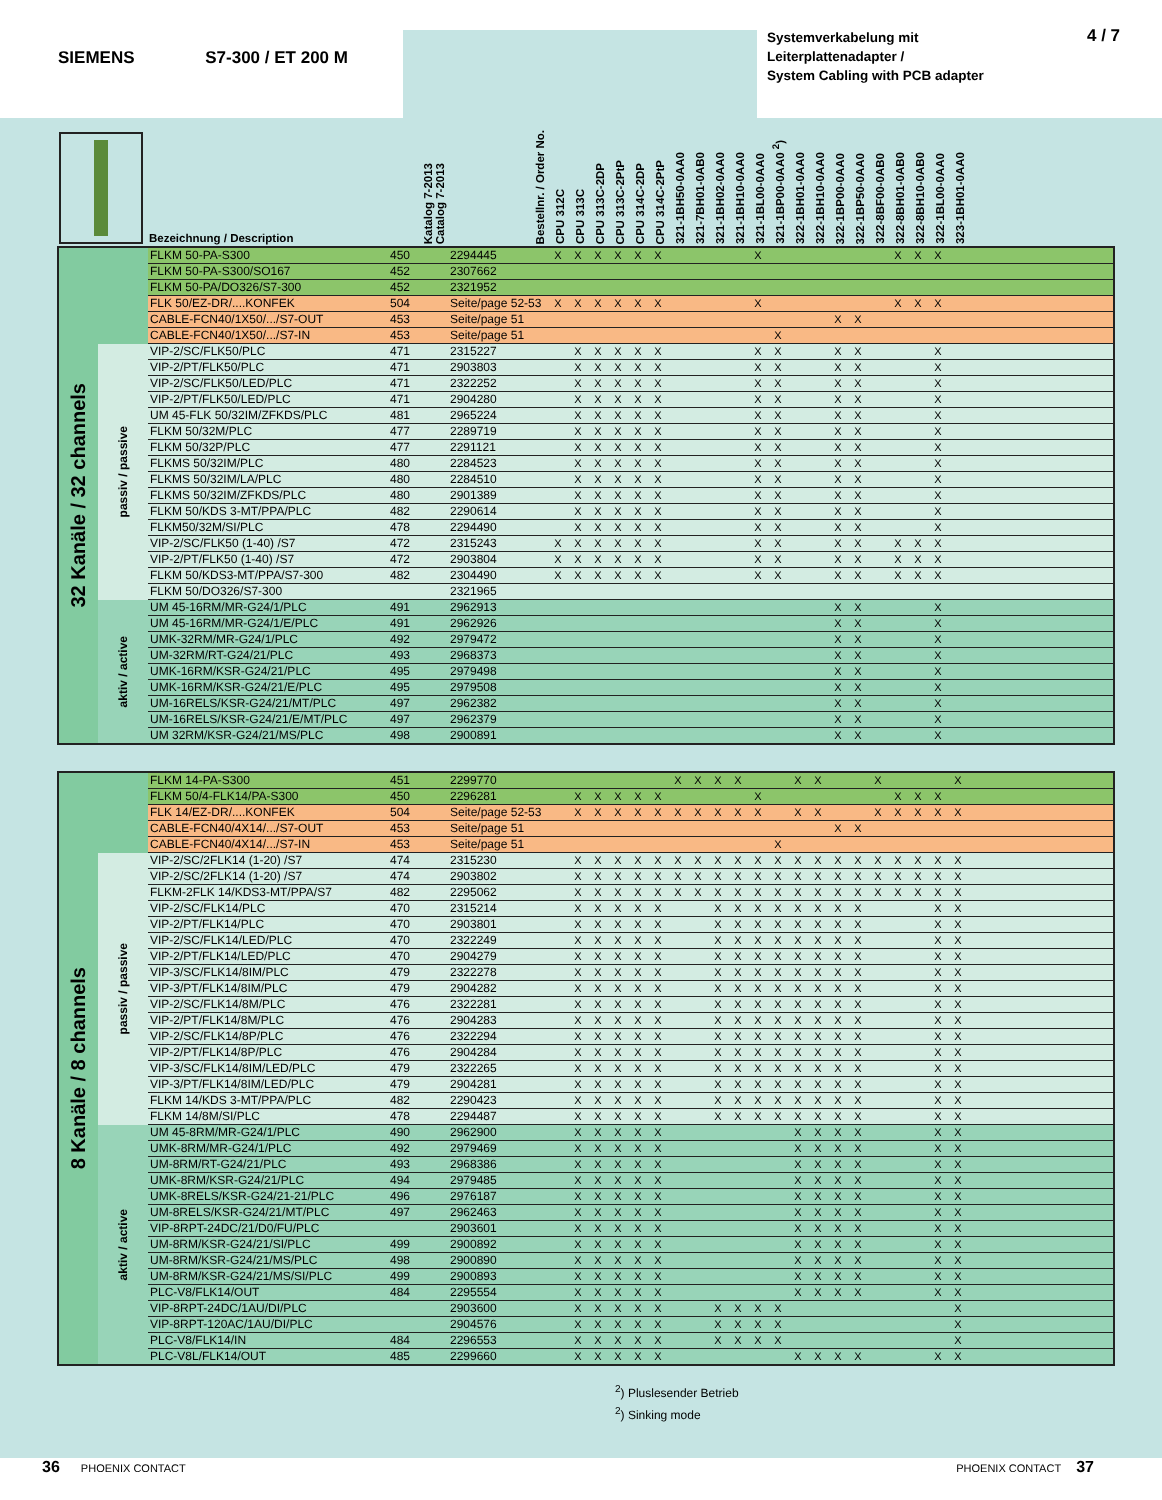SIEMENS S7-300 / ET 200 M
Systemverkabelung mit
Leiterplattenadapter /
System Cabling with PCB adapter
4 / 7
| | Bezeichnung / Description | Katalog 7-2013 Catalog 7-2013 | Bestellnr. / Order No. | CPU 312C | CPU 313C | CPU 313C-2DP | CPU 313C-2PtP | CPU 314C-2DP | CPU 314C-2PtP | 321-1BH50-0AA0 | 321-7BH01-0AB0 | 321-1BH02-0AA0 | 321-1BH10-0AA0 | 321-1BL00-0AA0 | 321-1BP00-0AA0 <sup>2</sup>) | 322-1BH01-0AA0 | 322-1BH10-0AA0 | 322-1BP00-0AA0 | 322-1BP50-0AA0 | 322-8BF00-0AB0 | 322-8BH01-0AB0 | 322-8BH10-0AB0 | 322-1BL00-0AA0 | 323-1BH01-0AA0 | |
| --- | --- | --- | --- | --- | --- | --- | --- | --- | --- | --- | --- | --- | --- | --- | --- | --- | --- | --- | --- | --- | --- | --- | --- | --- | --- |
| 32 Kanäle / 32 channels | | FLKM 50-PA-S300 | 450 | 2294445 | X | X | X | X | X | X | | | | | X | | | | | | | X | X | X | | |
| | | FLKM 50-PA-S300/SO167 | 452 | 2307662 | | | | | | | | | | | | | | | | | | | | | | |
| | | FLKM 50-PA/DO326/S7-300 | 452 | 2321952 | | | | | | | | | | | | | | | | | | | | | | |
| | | FLK 50/EZ-DR/....KONFEK | 504 | Seite/page 52-53 | X | X | X | X | X | X | | | | | X | | | | | | | X | X | X | | |
| | | CABLE-FCN40/1X50/.../S7-OUT | 453 | Seite/page 51 | | | | | | | | | | | | | | | X | X | | | | | | |
| | | CABLE-FCN40/1X50/.../S7-IN | 453 | Seite/page 51 | | | | | | | | | | | | X | | | | | | | | | | |
| | passiv / passive | VIP-2/SC/FLK50/PLC | 471 | 2315227 | | X | X | X | X | X | | | | | X | X | | | X | X | | | | X | | |
| | | VIP-2/PT/FLK50/PLC | 471 | 2903803 | | X | X | X | X | X | | | | | X | X | | | X | X | | | | X | | |
| | | VIP-2/SC/FLK50/LED/PLC | 471 | 2322252 | | X | X | X | X | X | | | | | X | X | | | X | X | | | | X | | |
| | | VIP-2/PT/FLK50/LED/PLC | 471 | 2904280 | | X | X | X | X | X | | | | | X | X | | | X | X | | | | X | | |
| | | UM 45-FLK 50/32IM/ZFKDS/PLC | 481 | 2965224 | | X | X | X | X | X | | | | | X | X | | | X | X | | | | X | | |
| | | FLKM 50/32M/PLC | 477 | 2289719 | | X | X | X | X | X | | | | | X | X | | | X | X | | | | X | | |
| | | FLKM 50/32P/PLC | 477 | 2291121 | | X | X | X | X | X | | | | | X | X | | | X | X | | | | X | | |
| | | FLKMS 50/32IM/PLC | 480 | 2284523 | | X | X | X | X | X | | | | | X | X | | | X | X | | | | X | | |
| | | FLKMS 50/32IM/LA/PLC | 480 | 2284510 | | X | X | X | X | X | | | | | X | X | | | X | X | | | | X | | |
| | | FLKMS 50/32IM/ZFKDS/PLC | 480 | 2901389 | | X | X | X | X | X | | | | | X | X | | | X | X | | | | X | | |
| | | FLKM 50/KDS 3-MT/PPA/PLC | 482 | 2290614 | | X | X | X | X | X | | | | | X | X | | | X | X | | | | X | | |
| | | FLKM50/32M/SI/PLC | 478 | 2294490 | | X | X | X | X | X | | | | | X | X | | | X | X | | | | X | | |
| | | VIP-2/SC/FLK50 (1-40) /S7 | 472 | 2315243 | X | X | X | X | X | X | | | | | X | X | | | X | X | | X | X | X | | |
| | | VIP-2/PT/FLK50 (1-40) /S7 | 472 | 2903804 | X | X | X | X | X | X | | | | | X | X | | | X | X | | X | X | X | | |
| | | FLKM 50/KDS3-MT/PPA/S7-300 | 482 | 2304490 | X | X | X | X | X | X | | | | | X | X | | | X | X | | X | X | X | | |
| | | FLKM 50/DO326/S7-300 | | 2321965 | | | | | | | | | | | | | | | | | | | | | | |
| | aktiv / active | UM 45-16RM/MR-G24/1/PLC | 491 | 2962913 | | | | | | | | | | | | | | | X | X | | | | X | | |
| | | UM 45-16RM/MR-G24/1/E/PLC | 491 | 2962926 | | | | | | | | | | | | | | | X | X | | | | X | | |
| | | UMK-32RM/MR-G24/1/PLC | 492 | 2979472 | | | | | | | | | | | | | | | X | X | | | | X | | |
| | | UM-32RM/RT-G24/21/PLC | 493 | 2968373 | | | | | | | | | | | | | | | X | X | | | | X | | |
| | | UMK-16RM/KSR-G24/21/PLC | 495 | 2979498 | | | | | | | | | | | | | | | X | X | | | | X | | |
| | | UMK-16RM/KSR-G24/21/E/PLC | 495 | 2979508 | | | | | | | | | | | | | | | X | X | | | | X | | |
| | | UM-16RELS/KSR-G24/21/MT/PLC | 497 | 2962382 | | | | | | | | | | | | | | | X | X | | | | X | | |
| | | UM-16RELS/KSR-G24/21/E/MT/PLC | 497 | 2962379 | | | | | | | | | | | | | | | X | X | | | | X | | |
| | | UM 32RM/KSR-G24/21/MS/PLC | 498 | 2900891 | | | | | | | | | | | | | | | X | X | | | | X | | |
| 8 Kanäle / 8 channels | | FLKM 14-PA-S300 | 451 | 2299770 | | | | | | | X | X | X | X | | | X | X | | | X | | | | X | |
| | | FLKM 50/4-FLK14/PA-S300 | 450 | 2296281 | | X | X | X | X | X | | | | | X | | | | | | | X | X | X | | |
| | | FLK 14/EZ-DR/....KONFEK | 504 | Seite/page 52-53 | | X | X | X | X | X | X | X | X | X | X | | X | X | | | X | X | X | X | X | |
| | | CABLE-FCN40/4X14/.../S7-OUT | 453 | Seite/page 51 | | | | | | | | | | | | | | | X | X | | | | | | |
| | | CABLE-FCN40/4X14/.../S7-IN | 453 | Seite/page 51 | | | | | | | | | | | | X | | | | | | | | | | |
| | passiv / passive | VIP-2/SC/2FLK14 (1-20) /S7 | 474 | 2315230 | | X | X | X | X | X | X | X | X | X | X | X | X | X | X | X | X | X | X | X | X | |
| | | VIP-2/SC/2FLK14 (1-20) /S7 | 474 | 2903802 | | X | X | X | X | X | X | X | X | X | X | X | X | X | X | X | X | X | X | X | X | |
| | | FLKM-2FLK 14/KDS3-MT/PPA/S7 | 482 | 2295062 | | X | X | X | X | X | X | X | X | X | X | X | X | X | X | X | X | X | X | X | X | |
| | | VIP-2/SC/FLK14/PLC | 470 | 2315214 | | X | X | X | X | X | | | X | X | X | X | X | X | X | X | | | | X | X | |
| | | VIP-2/PT/FLK14/PLC | 470 | 2903801 | | X | X | X | X | X | | | X | X | X | X | X | X | X | X | | | | X | X | |
| | | VIP-2/SC/FLK14/LED/PLC | 470 | 2322249 | | X | X | X | X | X | | | X | X | X | X | X | X | X | X | | | | X | X | |
| | | VIP-2/PT/FLK14/LED/PLC | 470 | 2904279 | | X | X | X | X | X | | | X | X | X | X | X | X | X | X | | | | X | X | |
| | | VIP-3/SC/FLK14/8IM/PLC | 479 | 2322278 | | X | X | X | X | X | | | X | X | X | X | X | X | X | X | | | | X | X | |
| | | VIP-3/PT/FLK14/8IM/PLC | 479 | 2904282 | | X | X | X | X | X | | | X | X | X | X | X | X | X | X | | | | X | X | |
| | | VIP-2/SC/FLK14/8M/PLC | 476 | 2322281 | | X | X | X | X | X | | | X | X | X | X | X | X | X | X | | | | X | X | |
| | | VIP-2/PT/FLK14/8M/PLC | 476 | 2904283 | | X | X | X | X | X | | | X | X | X | X | X | X | X | X | | | | X | X | |
| | | VIP-2/SC/FLK14/8P/PLC | 476 | 2322294 | | X | X | X | X | X | | | X | X | X | X | X | X | X | X | | | | X | X | |
| | | VIP-2/PT/FLK14/8P/PLC | 476 | 2904284 | | X | X | X | X | X | | | X | X | X | X | X | X | X | X | | | | X | X | |
| | | VIP-3/SC/FLK14/8IM/LED/PLC | 479 | 2322265 | | X | X | X | X | X | | | X | X | X | X | X | X | X | X | | | | X | X | |
| | | VIP-3/PT/FLK14/8IM/LED/PLC | 479 | 2904281 | | X | X | X | X | X | | | X | X | X | X | X | X | X | X | | | | X | X | |
| | | FLKM 14/KDS 3-MT/PPA/PLC | 482 | 2290423 | | X | X | X | X | X | | | X | X | X | X | X | X | X | X | | | | X | X | |
| | | FLKM 14/8M/SI/PLC | 478 | 2294487 | | X | X | X | X | X | | | X | X | X | X | X | X | X | X | | | | X | X | |
| | aktiv / active | UM 45-8RM/MR-G24/1/PLC | 490 | 2962900 | | X | X | X | X | X | | | | | | | X | X | X | X | | | | X | X | |
| | | UMK-8RM/MR-G24/1/PLC | 492 | 2979469 | | X | X | X | X | X | | | | | | | X | X | X | X | | | | X | X | |
| | | UM-8RM/RT-G24/21/PLC | 493 | 2968386 | | X | X | X | X | X | | | | | | | X | X | X | X | | | | X | X | |
| | | UMK-8RM/KSR-G24/21/PLC | 494 | 2979485 | | X | X | X | X | X | | | | | | | X | X | X | X | | | | X | X | |
| | | UMK-8RELS/KSR-G24/21-21/PLC | 496 | 2976187 | | X | X | X | X | X | | | | | | | X | X | X | X | | | | X | X | |
| | | UM-8RELS/KSR-G24/21/MT/PLC | 497 | 2962463 | | X | X | X | X | X | | | | | | | X | X | X | X | | | | X | X | |
| | | VIP-8RPT-24DC/21/D0/FU/PLC | | 2903601 | | X | X | X | X | X | | | | | | | X | X | X | X | | | | X | X | |
| | | UM-8RM/KSR-G24/21/SI/PLC | 499 | 2900892 | | X | X | X | X | X | | | | | | | X | X | X | X | | | | X | X | |
| | | UM-8RM/KSR-G24/21/MS/PLC | 498 | 2900890 | | X | X | X | X | X | | | | | | | X | X | X | X | | | | X | X | |
| | | UM-8RM/KSR-G24/21/MS/SI/PLC | 499 | 2900893 | | X | X | X | X | X | | | | | | | X | X | X | X | | | | X | X | |
| | | PLC-V8/FLK14/OUT | 484 | 2295554 | | X | X | X | X | X | | | | | | | X | X | X | X | | | | X | X | |
| | | VIP-8RPT-24DC/1AU/DI/PLC | | 2903600 | | X | X | X | X | X | | | X | X | X | X | | | | | | | | | X | |
| | | VIP-8RPT-120AC/1AU/DI/PLC | | 2904576 | | X | X | X | X | X | | | X | X | X | X | | | | | | | | | X | |
| | | PLC-V8/FLK14/IN | 484 | 2296553 | | X | X | X | X | X | | | X | X | X | X | | | | | | | | | X | |
| | | PLC-V8L/FLK14/OUT | 485 | 2299660 | | X | X | X | X | X | | | | | | | X | X | X | X | | | | X | X | |
<sup>2</sup>) Pluslesender Betrieb
<sup>2</sup>) Sinking mode
36 PHOENIX CONTACT PHOENIX CONTACT 37